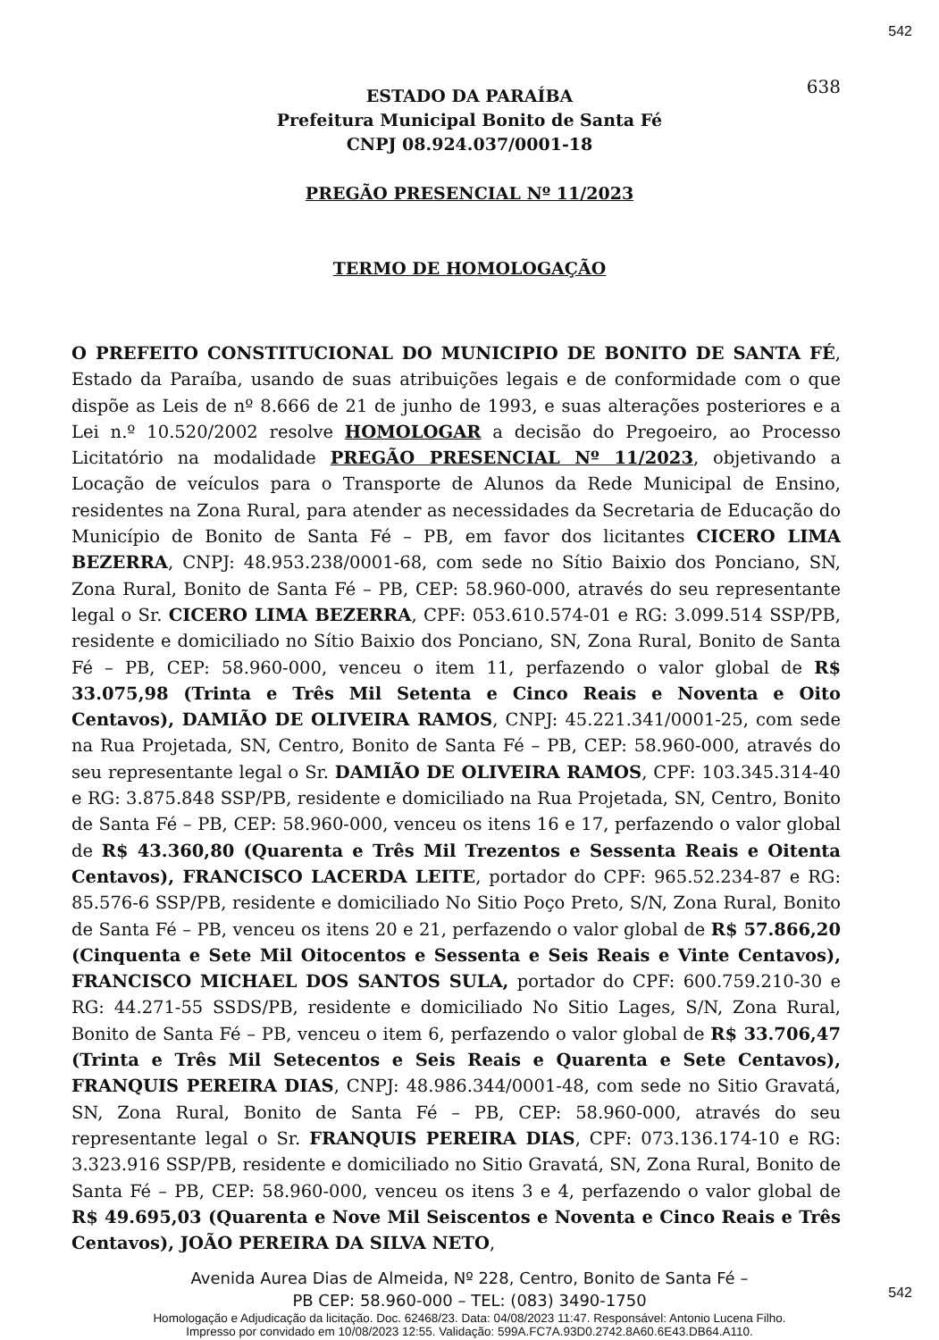542
638
ESTADO DA PARAÍBA
Prefeitura Municipal Bonito de Santa Fé
CNPJ 08.924.037/0001-18
PREGÃO PRESENCIAL Nº 11/2023
TERMO DE HOMOLOGAÇÃO
O PREFEITO CONSTITUCIONAL DO MUNICIPIO DE BONITO DE SANTA FÉ, Estado da Paraíba, usando de suas atribuições legais e de conformidade com o que dispõe as Leis de nº 8.666 de 21 de junho de 1993, e suas alterações posteriores e a Lei n.º 10.520/2002 resolve HOMOLOGAR a decisão do Pregoeiro, ao Processo Licitatório na modalidade PREGÃO PRESENCIAL Nº 11/2023, objetivando a Locação de veículos para o Transporte de Alunos da Rede Municipal de Ensino, residentes na Zona Rural, para atender as necessidades da Secretaria de Educação do Município de Bonito de Santa Fé – PB, em favor dos licitantes CICERO LIMA BEZERRA, CNPJ: 48.953.238/0001-68, com sede no Sítio Baixio dos Ponciano, SN, Zona Rural, Bonito de Santa Fé – PB, CEP: 58.960-000, através do seu representante legal o Sr. CICERO LIMA BEZERRA, CPF: 053.610.574-01 e RG: 3.099.514 SSP/PB, residente e domiciliado no Sítio Baixio dos Ponciano, SN, Zona Rural, Bonito de Santa Fé – PB, CEP: 58.960-000, venceu o item 11, perfazendo o valor global de R$ 33.075,98 (Trinta e Três Mil Setenta e Cinco Reais e Noventa e Oito Centavos), DAMIÃO DE OLIVEIRA RAMOS, CNPJ: 45.221.341/0001-25, com sede na Rua Projetada, SN, Centro, Bonito de Santa Fé – PB, CEP: 58.960-000, através do seu representante legal o Sr. DAMIÃO DE OLIVEIRA RAMOS, CPF: 103.345.314-40 e RG: 3.875.848 SSP/PB, residente e domiciliado na Rua Projetada, SN, Centro, Bonito de Santa Fé – PB, CEP: 58.960-000, venceu os itens 16 e 17, perfazendo o valor global de R$ 43.360,80 (Quarenta e Três Mil Trezentos e Sessenta Reais e Oitenta Centavos), FRANCISCO LACERDA LEITE, portador do CPF: 965.52.234-87 e RG: 85.576-6 SSP/PB, residente e domiciliado No Sitio Poço Preto, S/N, Zona Rural, Bonito de Santa Fé – PB, venceu os itens 20 e 21, perfazendo o valor global de R$ 57.866,20 (Cinquenta e Sete Mil Oitocentos e Sessenta e Seis Reais e Vinte Centavos), FRANCISCO MICHAEL DOS SANTOS SULA, portador do CPF: 600.759.210-30 e RG: 44.271-55 SSDS/PB, residente e domiciliado No Sitio Lages, S/N, Zona Rural, Bonito de Santa Fé – PB, venceu o item 6, perfazendo o valor global de R$ 33.706,47 (Trinta e Três Mil Setecentos e Seis Reais e Quarenta e Sete Centavos), FRANQUIS PEREIRA DIAS, CNPJ: 48.986.344/0001-48, com sede no Sitio Gravatá, SN, Zona Rural, Bonito de Santa Fé – PB, CEP: 58.960-000, através do seu representante legal o Sr. FRANQUIS PEREIRA DIAS, CPF: 073.136.174-10 e RG: 3.323.916 SSP/PB, residente e domiciliado no Sitio Gravatá, SN, Zona Rural, Bonito de Santa Fé – PB, CEP: 58.960-000, venceu os itens 3 e 4, perfazendo o valor global de R$ 49.695,03 (Quarenta e Nove Mil Seiscentos e Noventa e Cinco Reais e Três Centavos), JOÃO PEREIRA DA SILVA NETO,
Avenida Aurea Dias de Almeida, Nº 228, Centro, Bonito de Santa Fé –
PB CEP: 58.960-000 – TEL: (083) 3490-1750
Homologação e Adjudicação da licitação. Doc. 62468/23. Data: 04/08/2023 11:47. Responsável: Antonio Lucena Filho.
Impresso por convidado em 10/08/2023 12:55. Validação: 599A.FC7A.93D0.2742.8A60.6E43.DB64.A110.
542